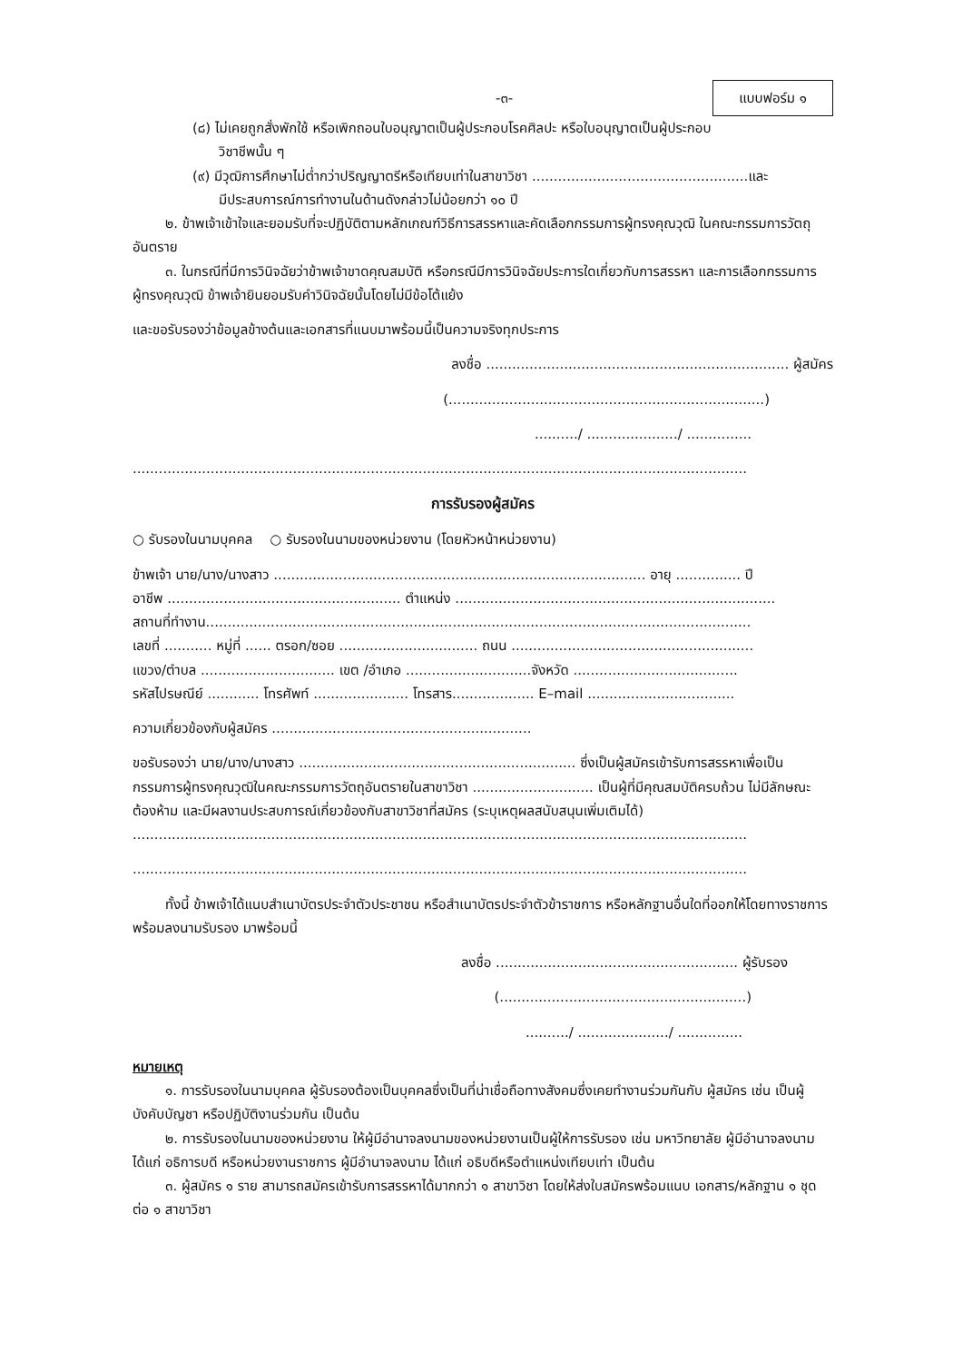-๓- แบบฟอร์ม ๑
(๘) ไม่เคยถูกสั่งพักใช้ หรือเพิกถอนใบอนุญาตเป็นผู้ประกอบโรคศิลปะ หรือใบอนุญาตเป็นผู้ประกอบ
วิชาชีพนั้น ๆ
(๙) มีวุฒิการศึกษาไม่ต่ำกว่าปริญญาตรีหรือเทียบเท่าในสาขาวิชา ..................................................และ
มีประสบการณ์การทำงานในด้านดังกล่าวไม่น้อยกว่า ๑๐ ปี
๒. ข้าพเจ้าเข้าใจและยอมรับที่จะปฏิบัติตามหลักเกณฑ์วิธีการสรรหาและคัดเลือกกรรมการผู้ทรงคุณวุฒิ ในคณะกรรมการวัตถุอันตราย
๓. ในกรณีที่มีการวินิจฉัยว่าข้าพเจ้าขาดคุณสมบัติ หรือกรณีมีการวินิจฉัยประการใดเกี่ยวกับการสรรหา และการเลือกกรรมการผู้ทรงคุณวุฒิ ข้าพเจ้ายินยอมรับคำวินิจฉัยนั้นโดยไม่มีข้อโต้แย้ง
และขอรับรองว่าข้อมูลข้างต้นและเอกสารที่แนบมาพร้อมนี้เป็นความจริงทุกประการ
ลงชื่อ ...................................................................... ผู้สมัคร
(.........................................................................)
........../ ...................../ ...............
..............................................................................................................................................
การรับรองผู้สมัคร
○ รับรองในนามบุคคล ○ รับรองในนามของหน่วยงาน (โดยหัวหน้าหน่วยงาน)
ข้าพเจ้า นาย/นาง/นางสาว ...................................................................................... อายุ ............... ปี
อาชีพ ...................................................... ตำแหน่ง ..........................................................................
สถานที่ทำงาน..............................................................................................................................
เลขที่ ........... หมู่ที่ ...... ตรอก/ซอย ................................ ถนน ........................................................
แขวง/ตำบล ............................... เขต /อำเภอ .............................จังหวัด ......................................
รหัสไปรษณีย์ ............ โทรศัพท์ ...................... โทรสาร................... E–mail ..................................
ความเกี่ยวข้องกับผู้สมัคร ............................................................
ขอรับรองว่า นาย/นาง/นางสาว ................................................................ ซึ่งเป็นผู้สมัครเข้ารับการสรรหาเพื่อเป็น กรรมการผู้ทรงคุณวุฒิในคณะกรรมการวัตถุอันตรายในสาขาวิชา ............................ เป็นผู้ที่มีคุณสมบัติครบถ้วน ไม่มีลักษณะต้องห้าม และมีผลงานประสบการณ์เกี่ยวข้องกับสาขาวิชาที่สมัคร (ระบุเหตุผลสนับสนุนเพิ่มเติมได้)
..............................................................................................................................................
..............................................................................................................................................
ทั้งนี้ ข้าพเจ้าได้แนบสำเนาบัตรประจำตัวประชาชน หรือสำเนาบัตรประจำตัวข้าราชการ หรือหลักฐานอื่นใดที่ออกให้โดยทางราชการ พร้อมลงนามรับรอง มาพร้อมนี้
ลงชื่อ ........................................................ ผู้รับรอง
(.........................................................)
........../ ...................../ ...............
หมายเหตุ
๑. การรับรองในนามบุคคล ผู้รับรองต้องเป็นบุคคลซึ่งเป็นที่น่าเชื่อถือทางสังคมซึ่งเคยทำงานร่วมกันกับ ผู้สมัคร เช่น เป็นผู้บังคับบัญชา หรือปฏิบัติงานร่วมกัน เป็นต้น
๒. การรับรองในนามของหน่วยงาน ให้ผู้มีอำนาจลงนามของหน่วยงานเป็นผู้ให้การรับรอง เช่น มหาวิทยาลัย ผู้มีอำนาจลงนาม ได้แก่ อธิการบดี หรือหน่วยงานราชการ ผู้มีอำนาจลงนาม ได้แก่ อธิบดีหรือตำแหน่งเทียบเท่า เป็นต้น
๓. ผู้สมัคร ๑ ราย สามารถสมัครเข้ารับการสรรหาได้มากกว่า ๑ สาขาวิชา โดยให้ส่งใบสมัครพร้อมแนบ เอกสาร/หลักฐาน ๑ ชุด ต่อ ๑ สาขาวิชา